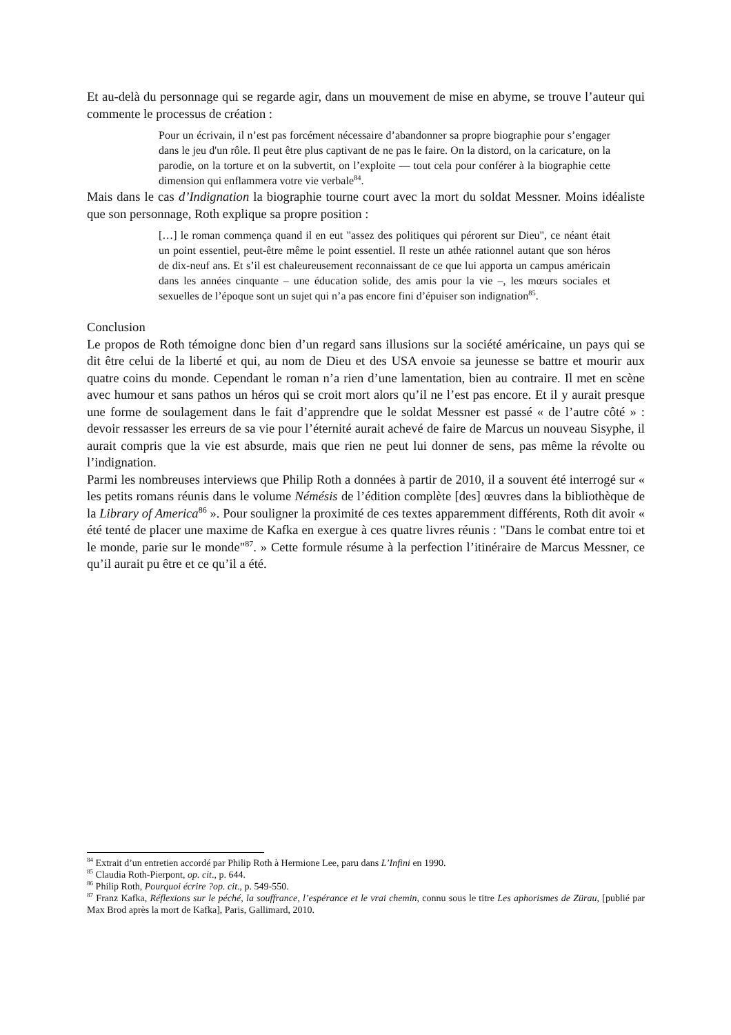Et au-delà du personnage qui se regarde agir, dans un mouvement de mise en abyme, se trouve l’auteur qui commente le processus de création :
Pour un écrivain, il n’est pas forcément nécessaire d’abandonner sa propre biographie pour s’engager dans le jeu d'un rôle. Il peut être plus captivant de ne pas le faire. On la distord, on la caricature, on la parodie, on la torture et on la subvertit, on l’exploite — tout cela pour conférer à la biographie cette dimension qui enflammera votre vie verbale<sup>84</sup>.
Mais dans le cas d’Indignation la biographie tourne court avec la mort du soldat Messner. Moins idéaliste que son personnage, Roth explique sa propre position :
[…] le roman commença quand il en eut "assez des politiques qui pérorent sur Dieu", ce néant était un point essentiel, peut-être même le point essentiel. Il reste un athée rationnel autant que son héros de dix-neuf ans. Et s’il est chaleureusement reconnaissant de ce que lui apporta un campus américain dans les années cinquante – une éducation solide, des amis pour la vie –, les mœurs sociales et sexuelles de l’époque sont un sujet qui n’a pas encore fini d’épuiser son indignation<sup>85</sup>.
Conclusion
Le propos de Roth témoigne donc bien d’un regard sans illusions sur la société américaine, un pays qui se dit être celui de la liberté et qui, au nom de Dieu et des USA envoie sa jeunesse se battre et mourir aux quatre coins du monde. Cependant le roman n’a rien d’une lamentation, bien au contraire. Il met en scène avec humour et sans pathos un héros qui se croit mort alors qu’il ne l’est pas encore. Et il y aurait presque une forme de soulagement dans le fait d’apprendre que le soldat Messner est passé « de l’autre côté » : devoir ressasser les erreurs de sa vie pour l’éternité aurait achevé de faire de Marcus un nouveau Sisyphe, il aurait compris que la vie est absurde, mais que rien ne peut lui donner de sens, pas même la révolte ou l’indignation.
Parmi les nombreuses interviews que Philip Roth a données à partir de 2010, il a souvent été interrogé sur « les petits romans réunis dans le volume Némésis de l’édition complète [des] œuvres dans la bibliothèque de la Library of America<sup>86</sup> ». Pour souligner la proximité de ces textes apparemment différents, Roth dit avoir « été tenté de placer une maxime de Kafka en exergue à ces quatre livres réunis : "Dans le combat entre toi et le monde, parie sur le monde"<sup>87</sup>. » Cette formule résume à la perfection l’itinéraire de Marcus Messner, ce qu’il aurait pu être et ce qu’il a été.
<sup>84</sup> Extrait d’un entretien accordé par Philip Roth à Hermione Lee, paru dans L’Infini en 1990.
<sup>85</sup> Claudia Roth-Pierpont, op. cit., p. 644.
<sup>86</sup> Philip Roth, Pourquoi écrire ?op. cit., p. 549-550.
<sup>87</sup> Franz Kafka, Réflexions sur le péché, la souffrance, l’espérance et le vrai chemin, connu sous le titre Les aphorismes de Zürau, [publié par Max Brod après la mort de Kafka], Paris, Gallimard, 2010.